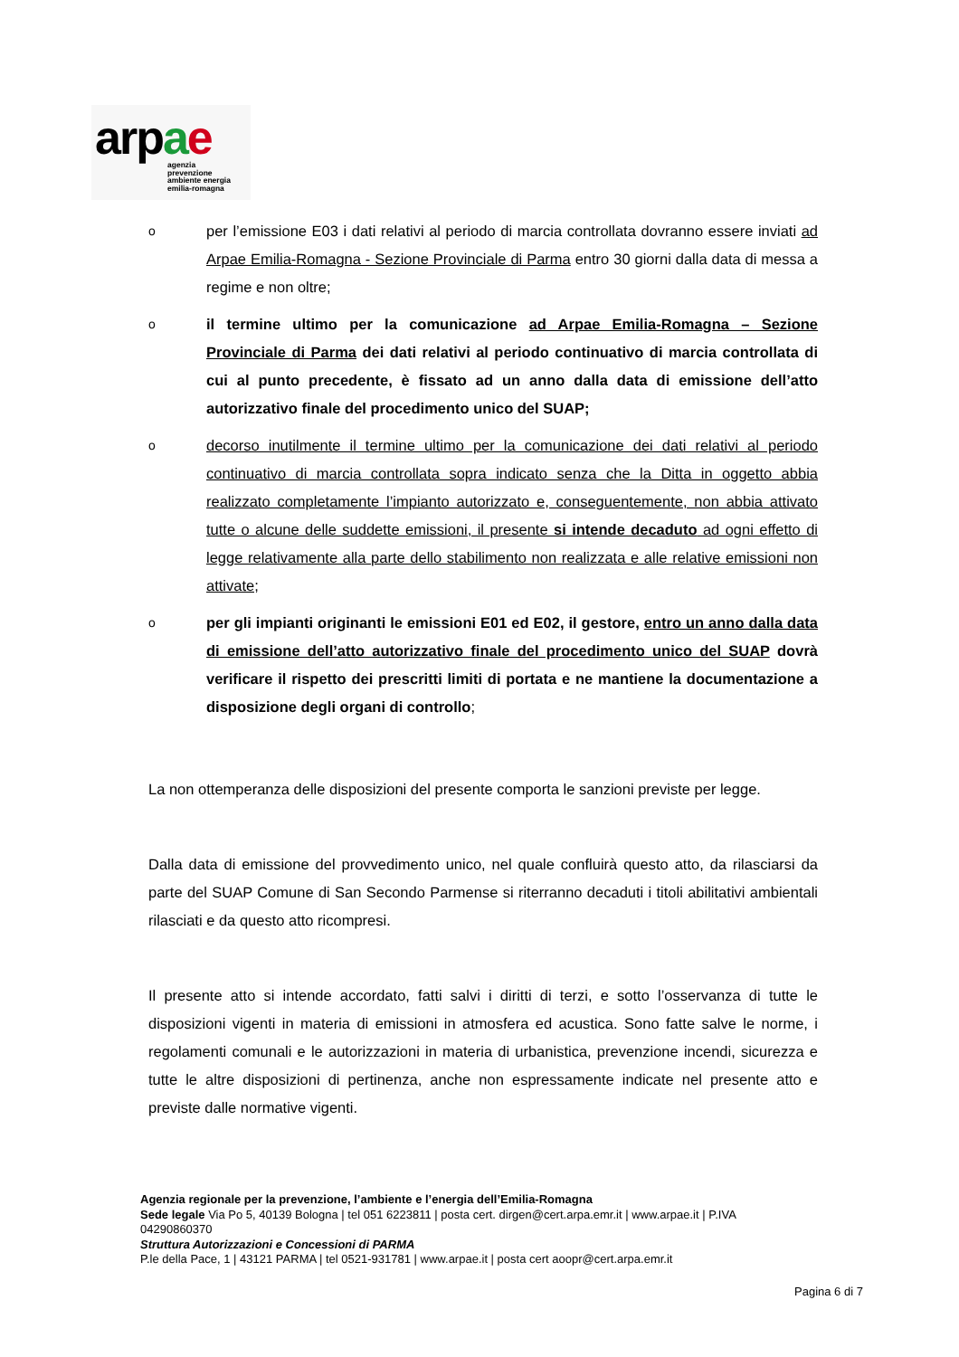arpae
agenzia
prevenzione
ambiente energia
emilia-romagna
o
per l’emissione E03 i dati relativi al periodo di marcia controllata dovranno essere inviati ad Arpae Emilia-Romagna - Sezione Provinciale di Parma entro 30 giorni dalla data di messa a regime e non oltre;
o
il termine ultimo per la comunicazione ad Arpae Emilia-Romagna – Sezione Provinciale di Parma dei dati relativi al periodo continuativo di marcia controllata di cui al punto precedente, è fissato ad un anno dalla data di emissione dell’atto autorizzativo finale del procedimento unico del SUAP;
o
decorso inutilmente il termine ultimo per la comunicazione dei dati relativi al periodo continuativo di marcia controllata sopra indicato senza che la Ditta in oggetto abbia realizzato completamente l’impianto autorizzato e, conseguentemente, non abbia attivato tutte o alcune delle suddette emissioni, il presente si intende decaduto ad ogni effetto di legge relativamente alla parte dello stabilimento non realizzata e alle relative emissioni non attivate;
o
per gli impianti originanti le emissioni E01 ed E02, il gestore, entro un anno dalla data di emissione dell’atto autorizzativo finale del procedimento unico del SUAP dovrà verificare il rispetto dei prescritti limiti di portata e ne mantiene la documentazione a disposizione degli organi di controllo;
La non ottemperanza delle disposizioni del presente comporta le sanzioni previste per legge.
Dalla data di emissione del provvedimento unico, nel quale confluirà questo atto, da rilasciarsi da parte del SUAP Comune di San Secondo Parmense si riterranno decaduti i titoli abilitativi ambientali rilasciati e da questo atto ricompresi.
Il presente atto si intende accordato, fatti salvi i diritti di terzi, e sotto l’osservanza di tutte le disposizioni vigenti in materia di emissioni in atmosfera ed acustica. Sono fatte salve le norme, i regolamenti comunali e le autorizzazioni in materia di urbanistica, prevenzione incendi, sicurezza e tutte le altre disposizioni di pertinenza, anche non espressamente indicate nel presente atto e previste dalle normative vigenti.
Agenzia regionale per la prevenzione, l’ambiente e l’energia dell’Emilia-Romagna
Sede legale Via Po 5, 40139 Bologna | tel 051 6223811 | posta cert. dirgen@cert.arpa.emr.it | www.arpae.it | P.IVA 04290860370
Struttura Autorizzazioni e Concessioni di PARMA
P.le della Pace, 1 | 43121 PARMA | tel 0521-931781 | www.arpae.it | posta cert aoopr@cert.arpa.emr.it
Pagina 6 di 7